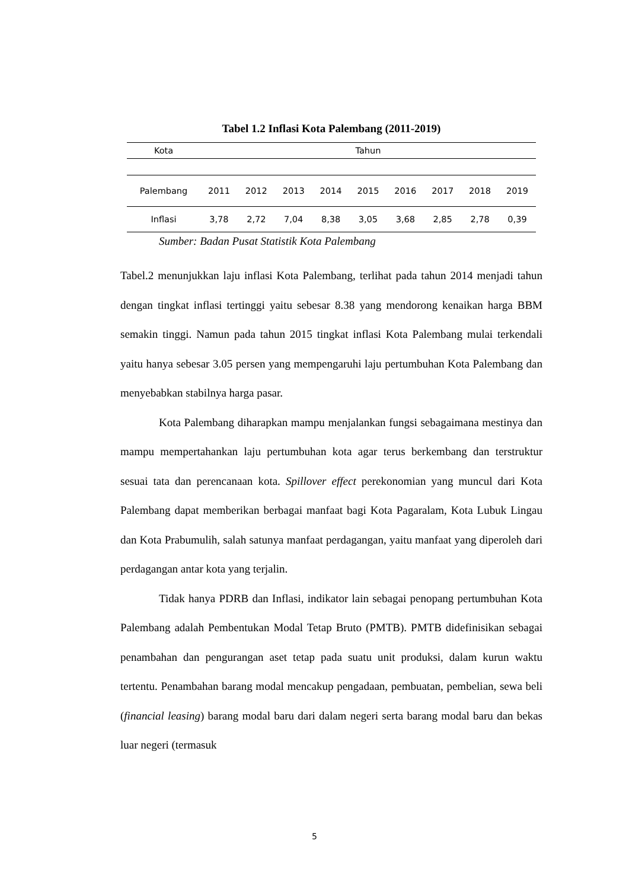Tabel 1.2 Inflasi Kota Palembang (2011-2019)
| Kota | Tahun | | | | | | | | |
| --- | --- | --- | --- | --- | --- | --- | --- | --- | --- |
| Palembang | 2011 | 2012 | 2013 | 2014 | 2015 | 2016 | 2017 | 2018 | 2019 |
| Inflasi | 3,78 | 2,72 | 7,04 | 8,38 | 3,05 | 3,68 | 2,85 | 2,78 | 0,39 |
Sumber: Badan Pusat Statistik Kota Palembang
Tabel.2 menunjukkan laju inflasi Kota Palembang, terlihat pada tahun 2014 menjadi tahun dengan tingkat inflasi tertinggi yaitu sebesar 8.38 yang mendorong kenaikan harga BBM semakin tinggi. Namun pada tahun 2015 tingkat inflasi Kota Palembang mulai terkendali yaitu hanya sebesar 3.05 persen yang mempengaruhi laju pertumbuhan Kota Palembang dan menyebabkan stabilnya harga pasar.
Kota Palembang diharapkan mampu menjalankan fungsi sebagaimana mestinya dan mampu mempertahankan laju pertumbuhan kota agar terus berkembang dan terstruktur sesuai tata dan perencanaan kota. Spillover effect perekonomian yang muncul dari Kota Palembang dapat memberikan berbagai manfaat bagi Kota Pagaralam, Kota Lubuk Lingau dan Kota Prabumulih, salah satunya manfaat perdagangan, yaitu manfaat yang diperoleh dari perdagangan antar kota yang terjalin.
Tidak hanya PDRB dan Inflasi, indikator lain sebagai penopang pertumbuhan Kota Palembang adalah Pembentukan Modal Tetap Bruto (PMTB). PMTB didefinisikan sebagai penambahan dan pengurangan aset tetap pada suatu unit produksi, dalam kurun waktu tertentu. Penambahan barang modal mencakup pengadaan, pembuatan, pembelian, sewa beli (financial leasing) barang modal baru dari dalam negeri serta barang modal baru dan bekas luar negeri (termasuk
5